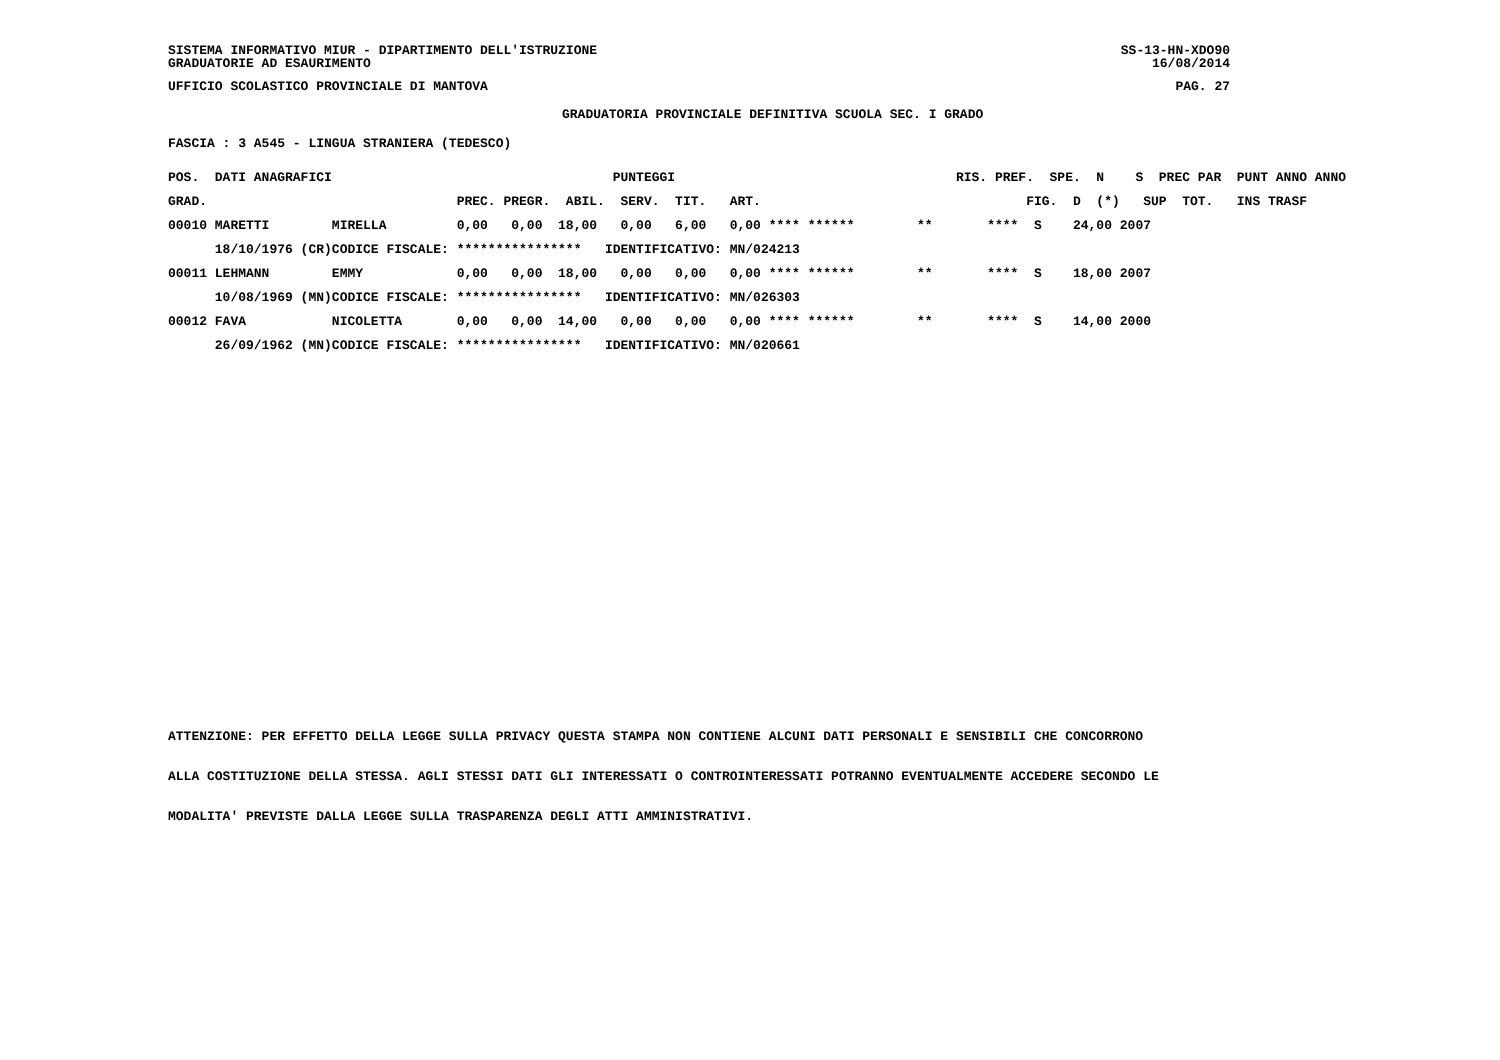SISTEMA INFORMATIVO MIUR - DIPARTIMENTO DELL'ISTRUZIONE
GRADUATORIE AD ESAURIMENTO SS-13-HN-XDO90
16/08/2014
UFFICIO SCOLASTICO PROVINCIALE DI MANTOVA PAG. 27
GRADUATORIA PROVINCIALE DEFINITIVA SCUOLA SEC. I GRADO
FASCIA : 3 A545 - LINGUA STRANIERA (TEDESCO)
| POS. DATI ANAGRAFICI | | PUNTEGGI | RIS. PREF. SPE. N S PREC PAR PUNT ANNO ANNO |
| --- | --- | --- | --- |
| GRAD. | | PREC. PREGR. ABIL. SERV. TIT. ART. | FIG. D (*) SUP TOT. INS TRASF |
| 00010 MARETTI | MIRELLA | 0,00 0,00 18,00 0,00 6,00 0,00 **** ****** | ** **** S 24,00 2007 |
| 18/10/1976 (CR) | CODICE FISCALE: | **************** IDENTIFICATIVO: MN/024213 | |
| 00011 LEHMANN | EMMY | 0,00 0,00 18,00 0,00 0,00 0,00 **** ****** | ** **** S 18,00 2007 |
| 10/08/1969 (MN) | CODICE FISCALE: | **************** IDENTIFICATIVO: MN/026303 | |
| 00012 FAVA | NICOLETTA | 0,00 0,00 14,00 0,00 0,00 0,00 **** ****** | ** **** S 14,00 2000 |
| 26/09/1962 (MN) | CODICE FISCALE: | **************** IDENTIFICATIVO: MN/020661 | |
ATTENZIONE: PER EFFETTO DELLA LEGGE SULLA PRIVACY QUESTA STAMPA NON CONTIENE ALCUNI DATI PERSONALI E SENSIBILI CHE CONCORRONO
ALLA COSTITUZIONE DELLA STESSA. AGLI STESSI DATI GLI INTERESSATI O CONTROINTERESSATI POTRANNO EVENTUALMENTE ACCEDERE SECONDO LE
MODALITA' PREVISTE DALLA LEGGE SULLA TRASPARENZA DEGLI ATTI AMMINISTRATIVI.